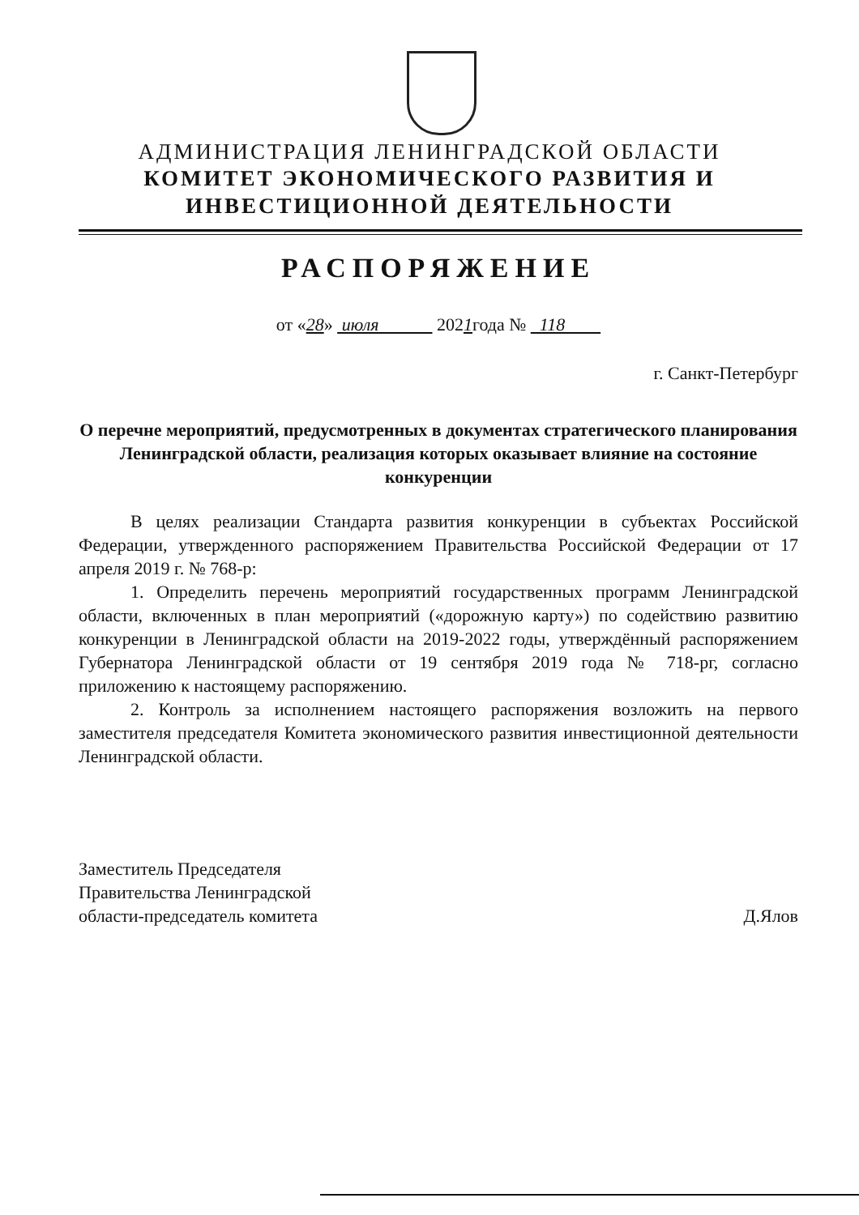АДМИНИСТРАЦИЯ ЛЕНИНГРАДСКОЙ ОБЛАСТИ
КОМИТЕТ ЭКОНОМИЧЕСКОГО РАЗВИТИЯ И
ИНВЕСТИЦИОННОЙ ДЕЯТЕЛЬНОСТИ
РАСПОРЯЖЕНИЕ
от «28» июля 2021года № 118
г. Санкт-Петербург
О перечне мероприятий, предусмотренных в документах стратегического планирования Ленинградской области, реализация которых оказывает влияние на состояние конкуренции
В целях реализации Стандарта развития конкуренции в субъектах Российской Федерации, утвержденного распоряжением Правительства Российской Федерации от 17 апреля 2019 г. № 768-р:
1. Определить перечень мероприятий государственных программ Ленинградской области, включенных в план мероприятий («дорожную карту») по содействию развитию конкуренции в Ленинградской области на 2019-2022 годы, утверждённый распоряжением Губернатора Ленинградской области от 19 сентября 2019 года № 718-рг, согласно приложению к настоящему распоряжению.
2. Контроль за исполнением настоящего распоряжения возложить на первого заместителя председателя Комитета экономического развития инвестиционной деятельности Ленинградской области.
Заместитель Председателя
Правительства Ленинградской
области-председатель комитета
Д.Ялов